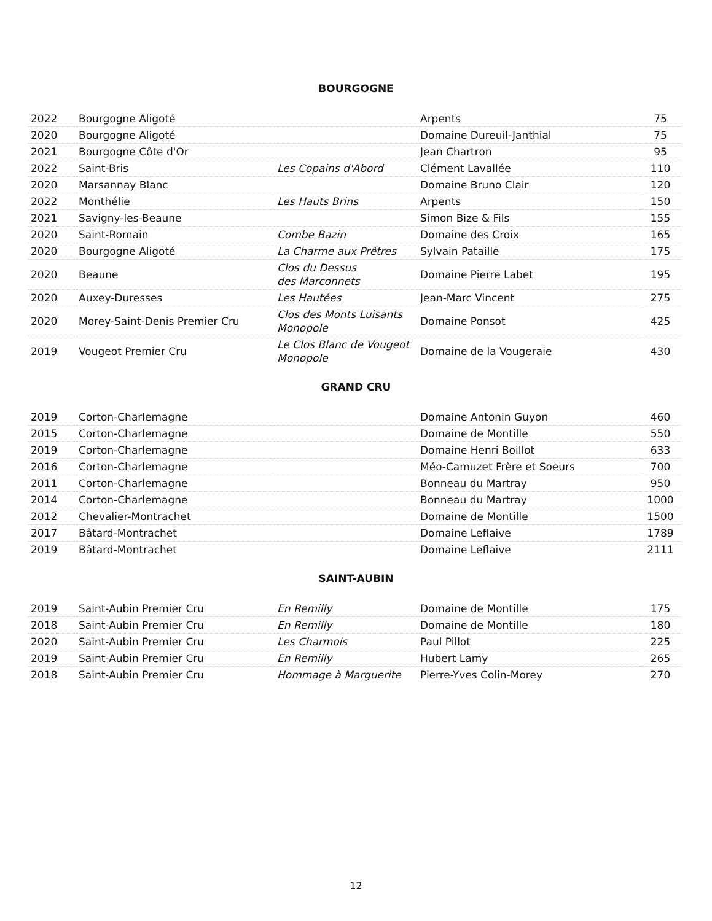BOURGOGNE
| 2022 | Bourgogne Aligoté | | Arpents | 75 |
| 2020 | Bourgogne Aligoté | | Domaine Dureuil-Janthial | 75 |
| 2021 | Bourgogne Côte d'Or | | Jean Chartron | 95 |
| 2022 | Saint-Bris | Les Copains d'Abord | Clément Lavallée | 110 |
| 2020 | Marsannay Blanc | | Domaine Bruno Clair | 120 |
| 2022 | Monthélie | Les Hauts Brins | Arpents | 150 |
| 2021 | Savigny-les-Beaune | | Simon Bize & Fils | 155 |
| 2020 | Saint-Romain | Combe Bazin | Domaine des Croix | 165 |
| 2020 | Bourgogne Aligoté | La Charme aux Prêtres | Sylvain Pataille | 175 |
| 2020 | Beaune | Clos du Dessus des Marconnets | Domaine Pierre Labet | 195 |
| 2020 | Auxey-Duresses | Les Hautées | Jean-Marc Vincent | 275 |
| 2020 | Morey-Saint-Denis Premier Cru | Clos des Monts Luisants Monopole | Domaine Ponsot | 425 |
| 2019 | Vougeot Premier Cru | Le Clos Blanc de Vougeot Monopole | Domaine de la Vougeraie | 430 |
GRAND CRU
| 2019 | Corton-Charlemagne | | Domaine Antonin Guyon | 460 |
| 2015 | Corton-Charlemagne | | Domaine de Montille | 550 |
| 2019 | Corton-Charlemagne | | Domaine Henri Boillot | 633 |
| 2016 | Corton-Charlemagne | | Méo-Camuzet Frère et Soeurs | 700 |
| 2011 | Corton-Charlemagne | | Bonneau du Martray | 950 |
| 2014 | Corton-Charlemagne | | Bonneau du Martray | 1000 |
| 2012 | Chevalier-Montrachet | | Domaine de Montille | 1500 |
| 2017 | Bâtard-Montrachet | | Domaine Leflaive | 1789 |
| 2019 | Bâtard-Montrachet | | Domaine Leflaive | 2111 |
SAINT-AUBIN
| 2019 | Saint-Aubin Premier Cru | En Remilly | Domaine de Montille | 175 |
| 2018 | Saint-Aubin Premier Cru | En Remilly | Domaine de Montille | 180 |
| 2020 | Saint-Aubin Premier Cru | Les Charmois | Paul Pillot | 225 |
| 2019 | Saint-Aubin Premier Cru | En Remilly | Hubert Lamy | 265 |
| 2018 | Saint-Aubin Premier Cru | Hommage à Marguerite | Pierre-Yves Colin-Morey | 270 |
12